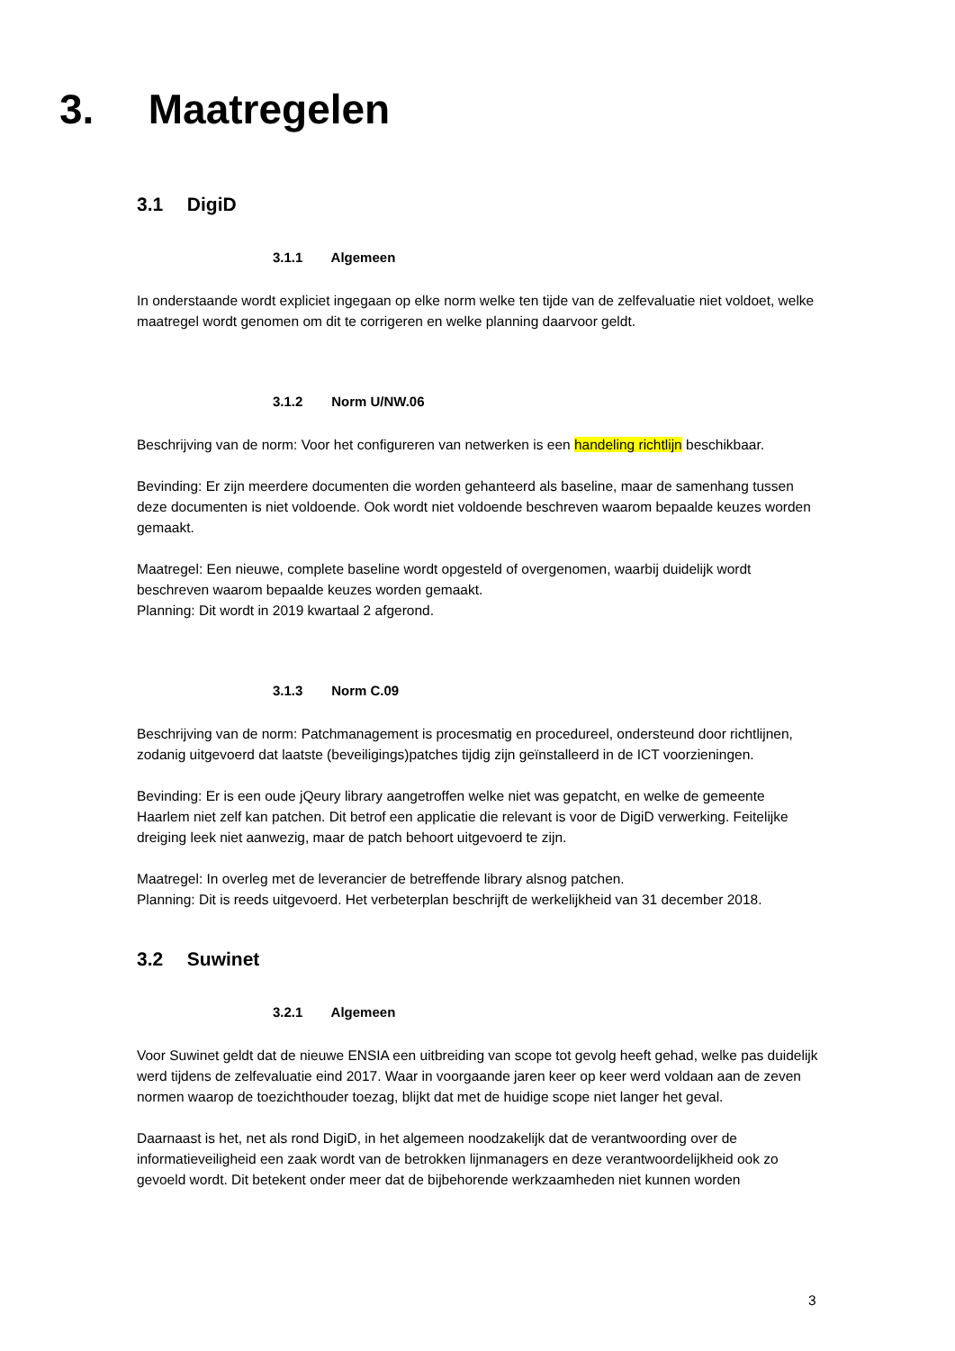3. Maatregelen
3.1 DigiD
3.1.1 Algemeen
In onderstaande wordt expliciet ingegaan op elke norm welke ten tijde van de zelfevaluatie niet voldoet, welke maatregel wordt genomen om dit te corrigeren en welke planning daarvoor geldt.
3.1.2 Norm U/NW.06
Beschrijving van de norm: Voor het configureren van netwerken is een handeling richtlijn beschikbaar.
Bevinding: Er zijn meerdere documenten die worden gehanteerd als baseline, maar de samenhang tussen deze documenten is niet voldoende. Ook wordt niet voldoende beschreven waarom bepaalde keuzes worden gemaakt.
Maatregel: Een nieuwe, complete baseline wordt opgesteld of overgenomen, waarbij duidelijk wordt beschreven waarom bepaalde keuzes worden gemaakt.
Planning: Dit wordt in 2019 kwartaal 2 afgerond.
3.1.3 Norm C.09
Beschrijving van de norm: Patchmanagement is procesmatig en procedureel, ondersteund door richtlijnen, zodanig uitgevoerd dat laatste (beveiligings)patches tijdig zijn geïnstalleerd in de ICT voorzieningen.
Bevinding: Er is een oude jQeury library aangetroffen welke niet was gepatcht, en welke de gemeente Haarlem niet zelf kan patchen. Dit betrof een applicatie die relevant is voor de DigiD verwerking. Feitelijke dreiging leek niet aanwezig, maar de patch behoort uitgevoerd te zijn.
Maatregel: In overleg met de leverancier de betreffende library alsnog patchen.
Planning: Dit is reeds uitgevoerd. Het verbeterplan beschrijft de werkelijkheid van 31 december 2018.
3.2 Suwinet
3.2.1 Algemeen
Voor Suwinet geldt dat de nieuwe ENSIA een uitbreiding van scope tot gevolg heeft gehad, welke pas duidelijk werd tijdens de zelfevaluatie eind 2017. Waar in voorgaande jaren keer op keer werd voldaan aan de zeven normen waarop de toezichthouder toezag, blijkt dat met de huidige scope niet langer het geval.
Daarnaast is het, net als rond DigiD, in het algemeen noodzakelijk dat de verantwoording over de informatieveiligheid een zaak wordt van de betrokken lijnmanagers en deze verantwoordelijkheid ook zo gevoeld wordt. Dit betekent onder meer dat de bijbehorende werkzaamheden niet kunnen worden
3